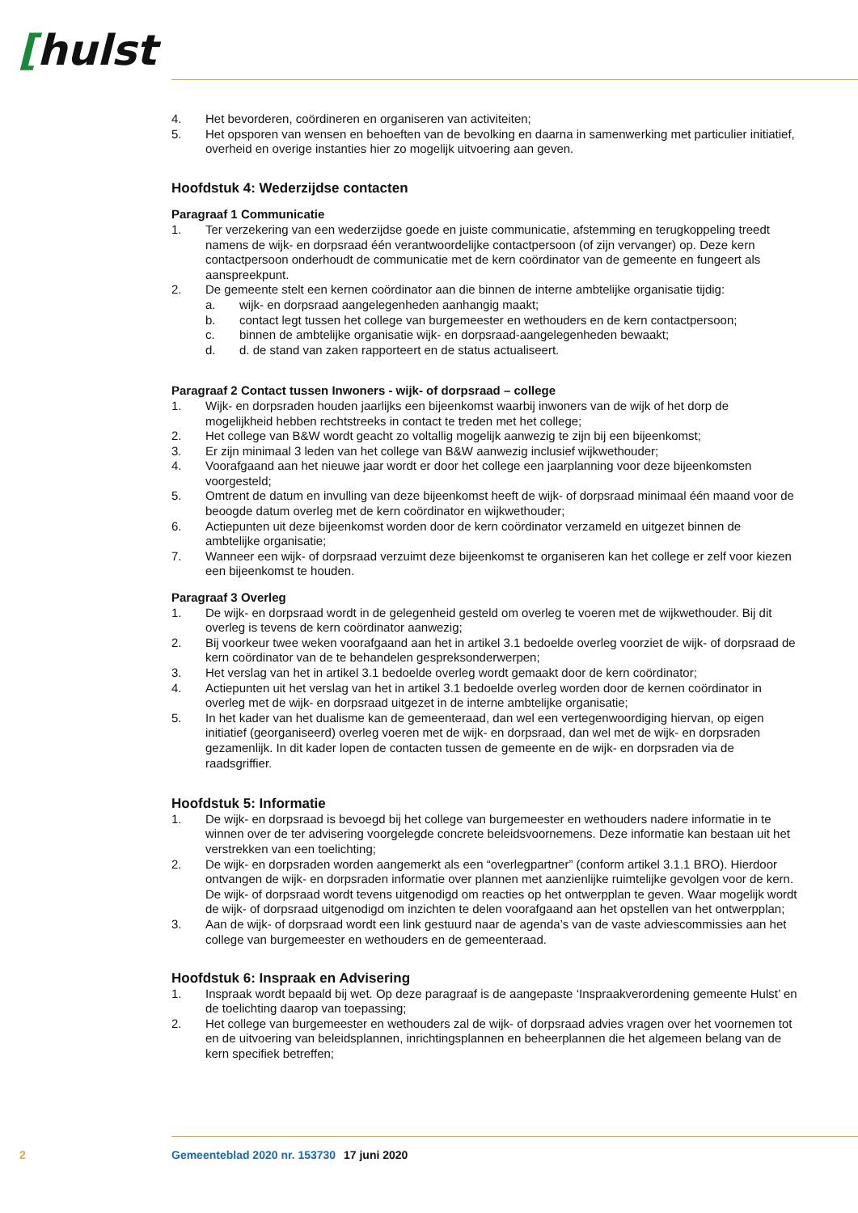[hulst
4. Het bevorderen, coördineren en organiseren van activiteiten;
5. Het opsporen van wensen en behoeften van de bevolking en daarna in samenwerking met particulier initiatief, overheid en overige instanties hier zo mogelijk uitvoering aan geven.
Hoofdstuk 4: Wederzijdse contacten
Paragraaf 1 Communicatie
1. Ter verzekering van een wederzijdse goede en juiste communicatie, afstemming en terugkoppeling treedt namens de wijk- en dorpsraad één verantwoordelijke contactpersoon (of zijn vervanger) op. Deze kern contactpersoon onderhoudt de communicatie met de kern coördinator van de gemeente en fungeert als aanspreekpunt.
2. De gemeente stelt een kernen coördinator aan die binnen de interne ambtelijke organisatie tijdig:
a. wijk- en dorpsraad aangelegenheden aanhangig maakt;
b. contact legt tussen het college van burgemeester en wethouders en de kern contactpersoon;
c. binnen de ambtelijke organisatie wijk- en dorpsraad-aangelegenheden bewaakt;
d. d. de stand van zaken rapporteert en de status actualiseert.
Paragraaf 2 Contact tussen Inwoners - wijk- of dorpsraad – college
1. Wijk- en dorpsraden houden jaarlijks een bijeenkomst waarbij inwoners van de wijk of het dorp de mogelijkheid hebben rechtstreeks in contact te treden met het college;
2. Het college van B&W wordt geacht zo voltallig mogelijk aanwezig te zijn bij een bijeenkomst;
3. Er zijn minimaal 3 leden van het college van B&W aanwezig inclusief wijkwethouder;
4. Voorafgaand aan het nieuwe jaar wordt er door het college een jaarplanning voor deze bijeenkomsten voorgesteld;
5. Omtrent de datum en invulling van deze bijeenkomst heeft de wijk- of dorpsraad minimaal één maand voor de beoogde datum overleg met de kern coördinator en wijkwethouder;
6. Actiepunten uit deze bijeenkomst worden door de kern coördinator verzameld en uitgezet binnen de ambtelijke organisatie;
7. Wanneer een wijk- of dorpsraad verzuimt deze bijeenkomst te organiseren kan het college er zelf voor kiezen een bijeenkomst te houden.
Paragraaf 3 Overleg
1. De wijk- en dorpsraad wordt in de gelegenheid gesteld om overleg te voeren met de wijkwethouder. Bij dit overleg is tevens de kern coördinator aanwezig;
2. Bij voorkeur twee weken voorafgaand aan het in artikel 3.1 bedoelde overleg voorziet de wijk- of dorpsraad de kern coördinator van de te behandelen gespreksonderwerpen;
3. Het verslag van het in artikel 3.1 bedoelde overleg wordt gemaakt door de kern coördinator;
4. Actiepunten uit het verslag van het in artikel 3.1 bedoelde overleg worden door de kernen coördinator in overleg met de wijk- en dorpsraad uitgezet in de interne ambtelijke organisatie;
5. In het kader van het dualisme kan de gemeenteraad, dan wel een vertegenwoordiging hiervan, op eigen initiatief (georganiseerd) overleg voeren met de wijk- en dorpsraad, dan wel met de wijk- en dorpsraden gezamenlijk. In dit kader lopen de contacten tussen de gemeente en de wijk- en dorpsraden via de raadsgriffier.
Hoofdstuk 5: Informatie
1. De wijk- en dorpsraad is bevoegd bij het college van burgemeester en wethouders nadere informatie in te winnen over de ter advisering voorgelegde concrete beleidsvoornemens. Deze informatie kan bestaan uit het verstrekken van een toelichting;
2. De wijk- en dorpsraden worden aangemerkt als een “overlegpartner” (conform artikel 3.1.1 BRO). Hierdoor ontvangen de wijk- en dorpsraden informatie over plannen met aanzienlijke ruimtelijke gevolgen voor de kern. De wijk- of dorpsraad wordt tevens uitgenodigd om reacties op het ontwerpplan te geven. Waar mogelijk wordt de wijk- of dorpsraad uitgenodigd om inzichten te delen voorafgaand aan het opstellen van het ontwerpplan;
3. Aan de wijk- of dorpsraad wordt een link gestuurd naar de agenda’s van de vaste adviescommissies aan het college van burgemeester en wethouders en de gemeenteraad.
Hoofdstuk 6: Inspraak en Advisering
1. Inspraak wordt bepaald bij wet. Op deze paragraaf is de aangepaste ‘Inspraakverordening gemeente Hulst’ en de toelichting daarop van toepassing;
2. Het college van burgemeester en wethouders zal de wijk- of dorpsraad advies vragen over het voornemen tot en de uitvoering van beleidsplannen, inrichtingsplannen en beheerplannen die het algemeen belang van de kern specifiek betreffen;
2 Gemeenteblad 2020 nr. 153730 17 juni 2020